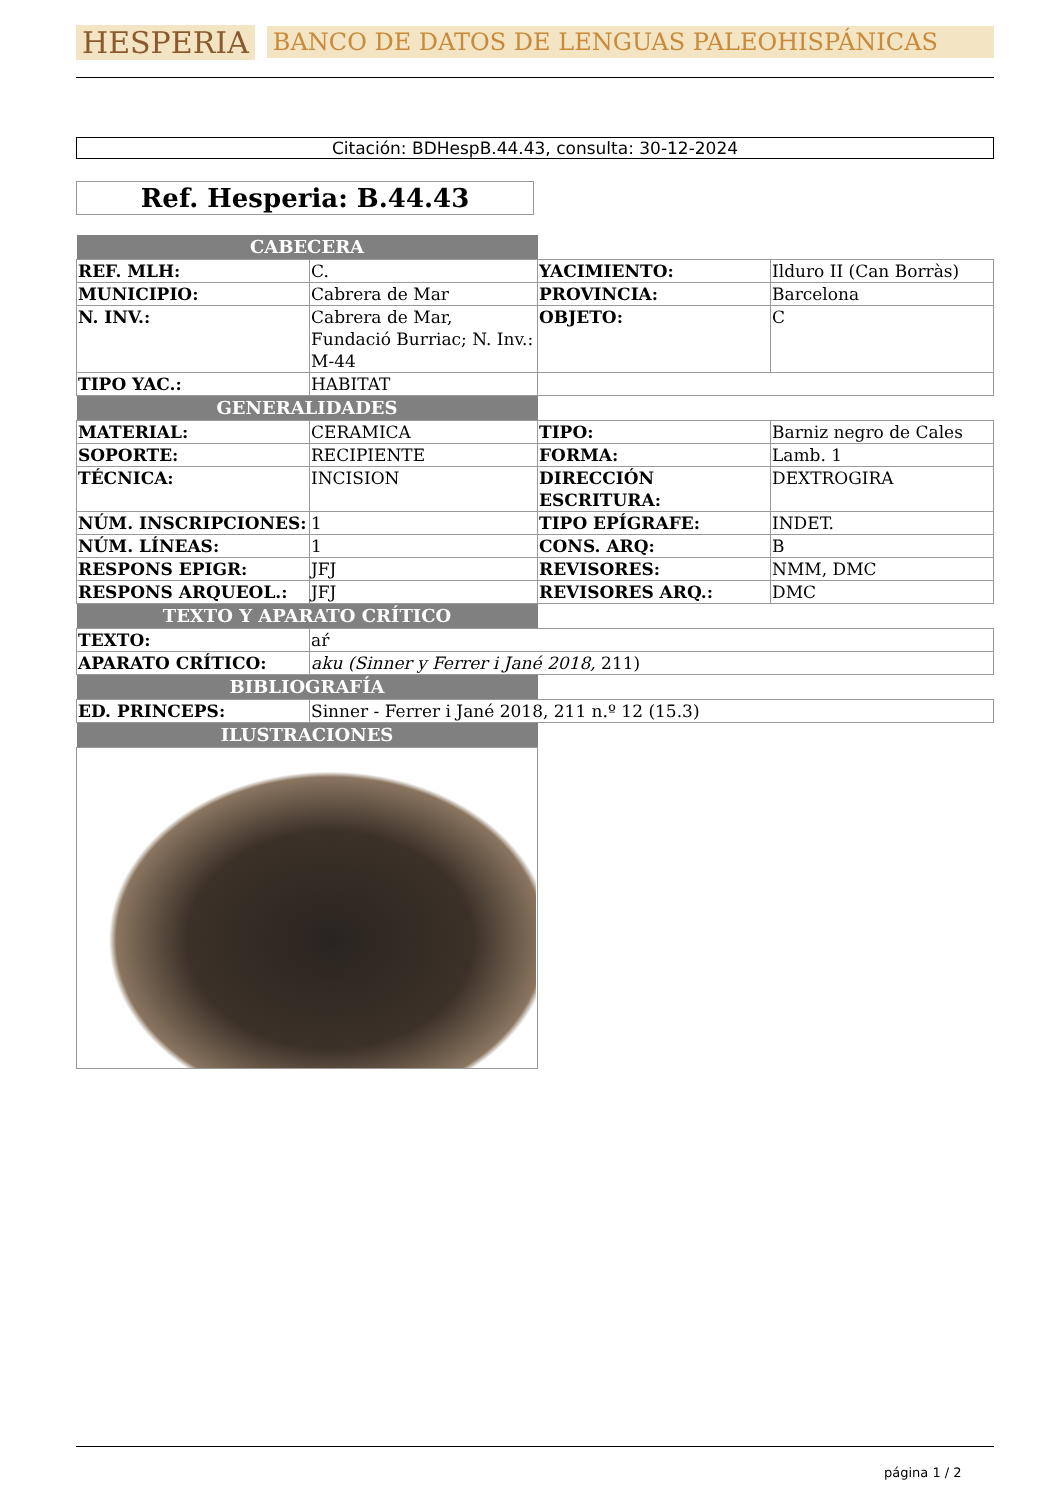HESPERIA BANCO DE DATOS DE LENGUAS PALEOHISPÁNICAS
Citación: BDHespB.44.43, consulta: 30-12-2024
Ref. Hesperia: B.44.43
| CABECERA | | | |
| REF. MLH: | C. | YACIMIENTO: | Ilduro II (Can Borràs) |
| MUNICIPIO: | Cabrera de Mar | PROVINCIA: | Barcelona |
| N. INV.: | Cabrera de Mar, Fundació Burriac; N. Inv.: M-44 | OBJETO: | C |
| TIPO YAC.: | HABITAT | | |
| GENERALIDADES | | | |
| MATERIAL: | CERAMICA | TIPO: | Barniz negro de Cales |
| SOPORTE: | RECIPIENTE | FORMA: | Lamb. 1 |
| TÉCNICA: | INCISION | DIRECCIÓN ESCRITURA: | DEXTROGIRA |
| NÚM. INSCRIPCIONES: | 1 | TIPO EPÍGRAFE: | INDET. |
| NÚM. LÍNEAS: | 1 | CONS. ARQ: | B |
| RESPONS EPIGR: | JFJ | REVISORES: | NMM, DMC |
| RESPONS ARQUEOL.: | JFJ | REVISORES ARQ.: | DMC |
| TEXTO Y APARATO CRÍTICO | | | |
| TEXTO: | aŕ | | |
| APARATO CRÍTICO: | aku (Sinner y Ferrer i Jané 2018, 211) | | |
| BIBLIOGRAFÍA | | | |
| ED. PRINCEPS: | Sinner - Ferrer i Jané 2018, 211 n.º 12 (15.3) | | |
| ILUSTRACIONES | | | |
página 1 / 2